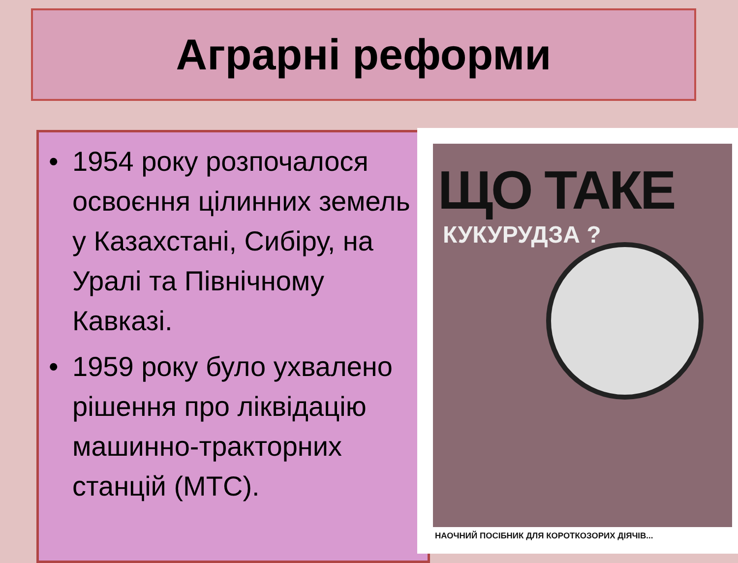Аграрні реформи
• 1954 року розпочалося освоєння цілинних земель у Казахстані, Сибіру, на Уралі та Північному Кавказі.
• 1959 року було ухвалено рішення про ліквідацію машинно-тракторних станцій (МТС).
ЩО ТАКЕ
КУКУРУДЗА ?
НАОЧНИЙ ПОСІБНИК ДЛЯ КОРОТКОЗОРИХ ДІЯЧІВ...